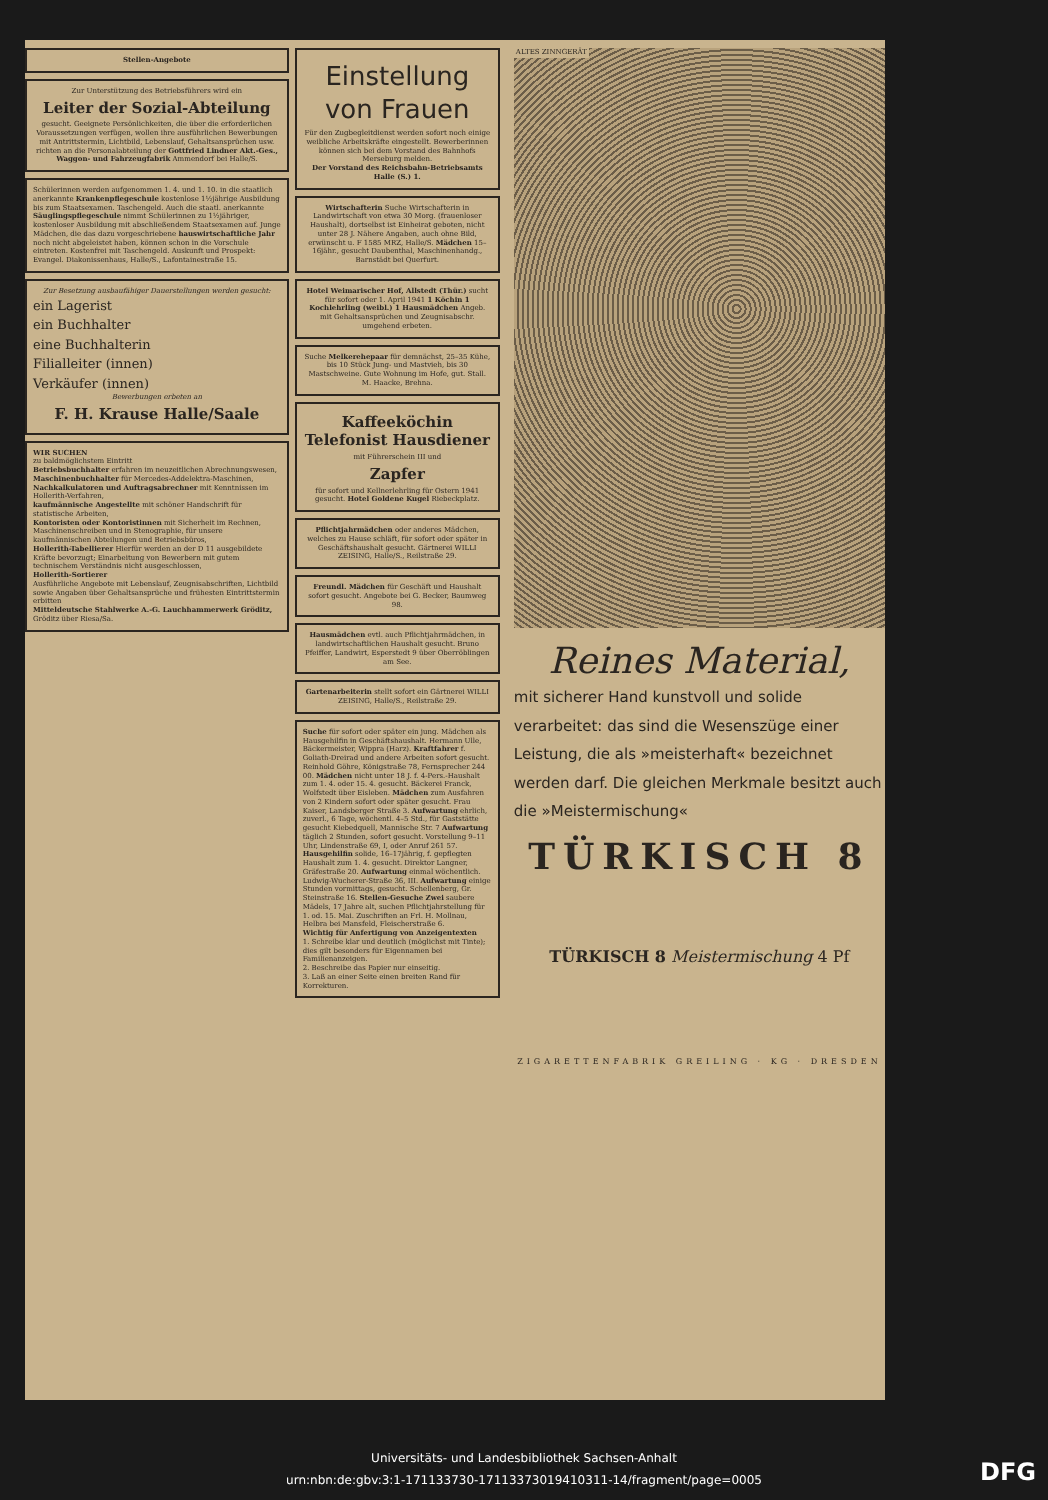Stellen-Angebote
Zur Unterstützung des Betriebsführers wird ein
Leiter der Sozial-Abteilung
gesucht. Geeignete Persönlichkeiten, die über die erforderlichen Voraussetzungen verfügen, wollen ihre ausführlichen Bewerbungen mit Antrittstermin, Lichtbild, Lebenslauf, Gehaltsansprüchen usw. richten an die Personalabteilung der Gottfried Lindner Akt.-Ges., Waggon- und Fahrzeugfabrik Ammendorf bei Halle/S.
Schülerinnen werden aufgenommen 1. 4. und 1. 10. in die staatlich anerkannte Krankenpflegeschule kostenlose 1½jährige Ausbildung bis zum Staatsexamen. Taschengeld. Auch die staatl. anerkannte Säuglingspflegeschule nimmt Schülerinnen zu 1½jähriger, kostenloser Ausbildung mit abschließendem Staatsexamen auf. Junge Mädchen, die das dazu vorgeschriebene hauswirtschaftliche Jahr noch nicht abgeleistet haben, können schon in die Vorschule eintreten. Kostenfrei mit Taschengeld. Auskunft und Prospekt: Evangel. Diakonissenhaus, Halle/S., Lafontainestraße 15.
Zur Besetzung ausbaufähiger Dauerstellungen werden gesucht:
ein Lagerist
ein Buchhalter
eine Buchhalterin
Filialleiter (innen)
Verkäufer (innen)
Bewerbungen erbeten an
F. H. Krause Halle/Saale
WIR SUCHEN
zu baldmöglichstem Eintritt
Betriebsbuchhalter erfahren im neuzeitlichen Abrechnungswesen,
Maschinenbuchhalter für Mercedes-Addelektra-Maschinen,
Nachkalkulatoren und Auftragsabrechner mit Kenntnissen im Hollerith-Verfahren,
kaufmännische Angestellte mit schöner Handschrift für statistische Arbeiten,
Kontoristen oder Kontoristinnen mit Sicherheit im Rechnen, Maschinenschreiben und in Stenographie, für unsere kaufmännischen Abteilungen und Betriebsbüros,
Hollerith-Tabellierer Hierfür werden an der D 11 ausgebildete Kräfte bevorzugt; Einarbeitung von Bewerbern mit gutem technischem Verständnis nicht ausgeschlossen,
Hollerith-Sortierer
Ausführliche Angebote mit Lebenslauf, Zeugnisabschriften, Lichtbild sowie Angaben über Gehaltsansprüche und frühesten Eintrittstermin erbitten
Mitteldeutsche Stahlwerke A.-G. Lauchhammerwerk Gröditz,
Gröditz über Riesa/Sa.
Einstellung von Frauen
Für den Zugbegleitdienst werden sofort noch einige weibliche Arbeitskräfte eingestellt. Bewerberinnen können sich bei dem Vorstand des Bahnhofs Merseburg melden.
Der Vorstand des Reichsbahn-Betriebsamts Halle (S.) 1.
Wirtschafterin Suche Wirtschafterin in Landwirtschaft von etwa 30 Morg. (frauenloser Haushalt), dortselbst ist Einheirat geboten, nicht unter 28 J. Nähere Angaben, auch ohne Bild, erwünscht u. F 1585 MRZ, Halle/S. Mädchen 15–16jähr., gesucht Daubenthal, Maschinenhandg., Barnstädt bei Querfurt.
Hotel Weimarischer Hof, Allstedt (Thür.) sucht für sofort oder 1. April 1941 1 Köchin 1 Kochlehrling (weibl.) 1 Hausmädchen Angeb. mit Gehaltsansprüchen und Zeugnisabschr. umgehend erbeten.
Suche Melkerehepaar für demnächst, 25–35 Kühe, bis 10 Stück Jung- und Mastvieh, bis 30 Mastschweine. Gute Wohnung im Hofe, gut. Stall. M. Haacke, Brehna.
Kaffeeköchin Telefonist Hausdiener
mit Führerschein III und
Zapfer
für sofort und Kellnerlehrling für Ostern 1941 gesucht. Hotel Goldene Kugel Riebeckplatz.
Pflichtjahrmädchen oder anderes Mädchen, welches zu Hause schläft, für sofort oder später in Geschäftshaushalt gesucht. Gärtnerei WILLI ZEISING, Halle/S., Reilstraße 29.
Freundl. Mädchen für Geschäft und Haushalt sofort gesucht. Angebote bei G. Becker, Baumweg 98.
Hausmädchen evtl. auch Pflichtjahrmädchen, in landwirtschaftlichen Haushalt gesucht. Bruno Pfeiffer, Landwirt, Esperstedt 9 über Oberröblingen am See.
Gartenarbeiterin stellt sofort ein Gärtnerei WILLI ZEISING, Halle/S., Reilstraße 29.
Suche für sofort oder später ein jung. Mädchen als Hausgehilfin in Geschäftshaushalt. Hermann Ulle, Bäckermeister, Wippra (Harz). Kraftfahrer f. Goliath-Dreirad und andere Arbeiten sofort gesucht. Reinhold Göhre, Königstraße 78, Fernsprecher 244 00. Mädchen nicht unter 18 J. f. 4-Pers.-Haushalt zum 1. 4. oder 15. 4. gesucht. Bäckerei Franck, Wolfstedt über Eisleben. Mädchen zum Ausfahren von 2 Kindern sofort oder später gesucht. Frau Kaiser, Landsberger Straße 3. Aufwartung ehrlich, zuverl., 6 Tage, wöchentl. 4–5 Std., für Gaststätte gesucht Kiebedquell, Mannische Str. 7 Aufwartung täglich 2 Stunden, sofort gesucht. Vorstellung 9–11 Uhr, Lindenstraße 69, I, oder Anruf 261 57. Hausgehilfin solide, 16–17jährig, f. gepflegten Haushalt zum 1. 4. gesucht. Direktor Langner, Gräfestraße 20. Aufwartung einmal wöchentlich. Ludwig-Wucherer-Straße 36, III. Aufwartung einige Stunden vormittags, gesucht. Schellenberg, Gr. Steinstraße 16. Stellen-Gesuche Zwei saubere Mädels, 17 Jahre alt, suchen Pflichtjahrstellung für 1. od. 15. Mai. Zuschriften an Frl. H. Mollnau, Helbra bei Mansfeld, Fleischerstraße 6.
Wichtig für Anfertigung von Anzeigentexten
1. Schreibe klar und deutlich (möglichst mit Tinte); dies gilt besonders für Eigennamen bei Familienanzeigen.
2. Beschreibe das Papier nur einseitig.
3. Laß an einer Seite einen breiten Rand für Korrekturen.
ALTES ZINNGERÄT
Reines Material,
mit sicherer Hand kunstvoll und solide verarbeitet: das sind die Wesenszüge einer Leistung, die als »meisterhaft« bezeichnet werden darf. Die gleichen Merkmale besitzt auch die »Meistermischung«
TÜRKISCH 8
TÜRKISCH 8 Meistermischung 4 Pf
ZIGARETTENFABRIK GREILING · KG · DRESDEN
Universitäts- und Landesbibliothek Sachsen-Anhalt
urn:nbn:de:gbv:3:1-171133730-17113373019410311-14/fragment/page=0005
DFG